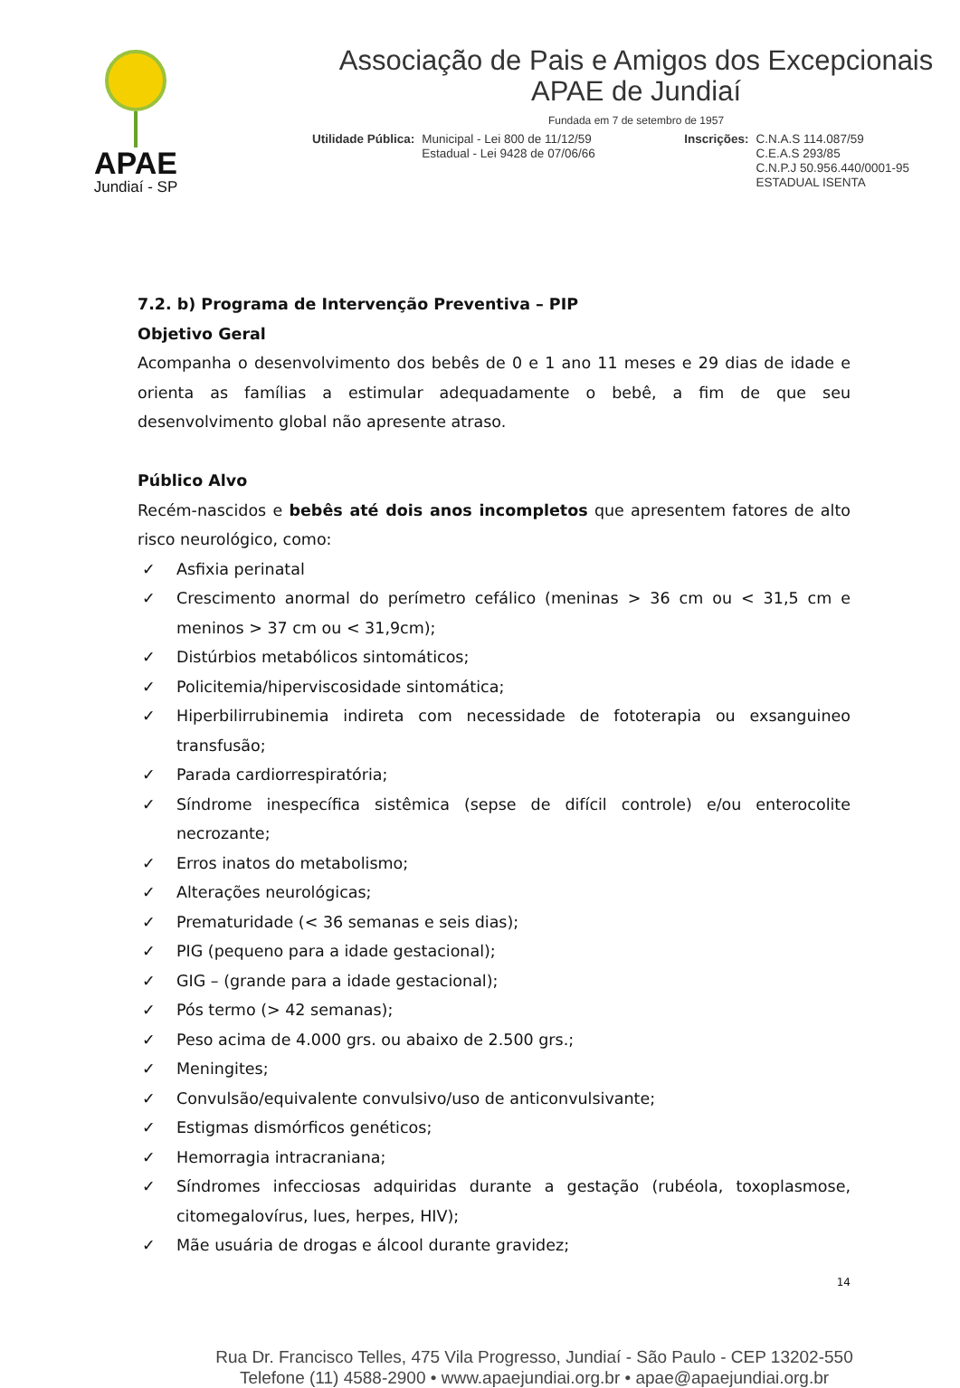APAE
Jundiaí - SP
Associação de Pais e Amigos dos Excepcionais
APAE de Jundiaí
Fundada em 7 de setembro de 1957
Utilidade Pública: Municipal - Lei 800 de 11/12/59
Estadual - Lei 9428 de 07/06/66
Inscrições: C.N.A.S 114.087/59
C.E.A.S 293/85
C.N.P.J 50.956.440/0001-95
ESTADUAL ISENTA
7.2. b) Programa de Intervenção Preventiva – PIP
Objetivo Geral
Acompanha o desenvolvimento dos bebês de 0 e 1 ano 11 meses e 29 dias de idade e orienta as famílias a estimular adequadamente o bebê, a fim de que seu desenvolvimento global não apresente atraso.
Público Alvo
Recém-nascidos e bebês até dois anos incompletos que apresentem fatores de alto risco neurológico, como:
✓ Asfixia perinatal
✓ Crescimento anormal do perímetro cefálico (meninas > 36 cm ou < 31,5 cm e meninos > 37 cm ou < 31,9cm);
✓ Distúrbios metabólicos sintomáticos;
✓ Policitemia/hiperviscosidade sintomática;
✓ Hiperbilirrubinemia indireta com necessidade de fototerapia ou exsanguineo transfusão;
✓ Parada cardiorrespiratória;
✓ Síndrome inespecífica sistêmica (sepse de difícil controle) e/ou enterocolite necrozante;
✓ Erros inatos do metabolismo;
✓ Alterações neurológicas;
✓ Prematuridade (< 36 semanas e seis dias);
✓ PIG (pequeno para a idade gestacional);
✓ GIG – (grande para a idade gestacional);
✓ Pós termo (> 42 semanas);
✓ Peso acima de 4.000 grs. ou abaixo de 2.500 grs.;
✓ Meningites;
✓ Convulsão/equivalente convulsivo/uso de anticonvulsivante;
✓ Estigmas dismórficos genéticos;
✓ Hemorragia intracraniana;
✓ Síndromes infecciosas adquiridas durante a gestação (rubéola, toxoplasmose, citomegalovírus, lues, herpes, HIV);
✓ Mãe usuária de drogas e álcool durante gravidez;
14
Rua Dr. Francisco Telles, 475 Vila Progresso, Jundiaí - São Paulo - CEP 13202-550
Telefone (11) 4588-2900 • www.apaejundiai.org.br • apae@apaejundiai.org.br